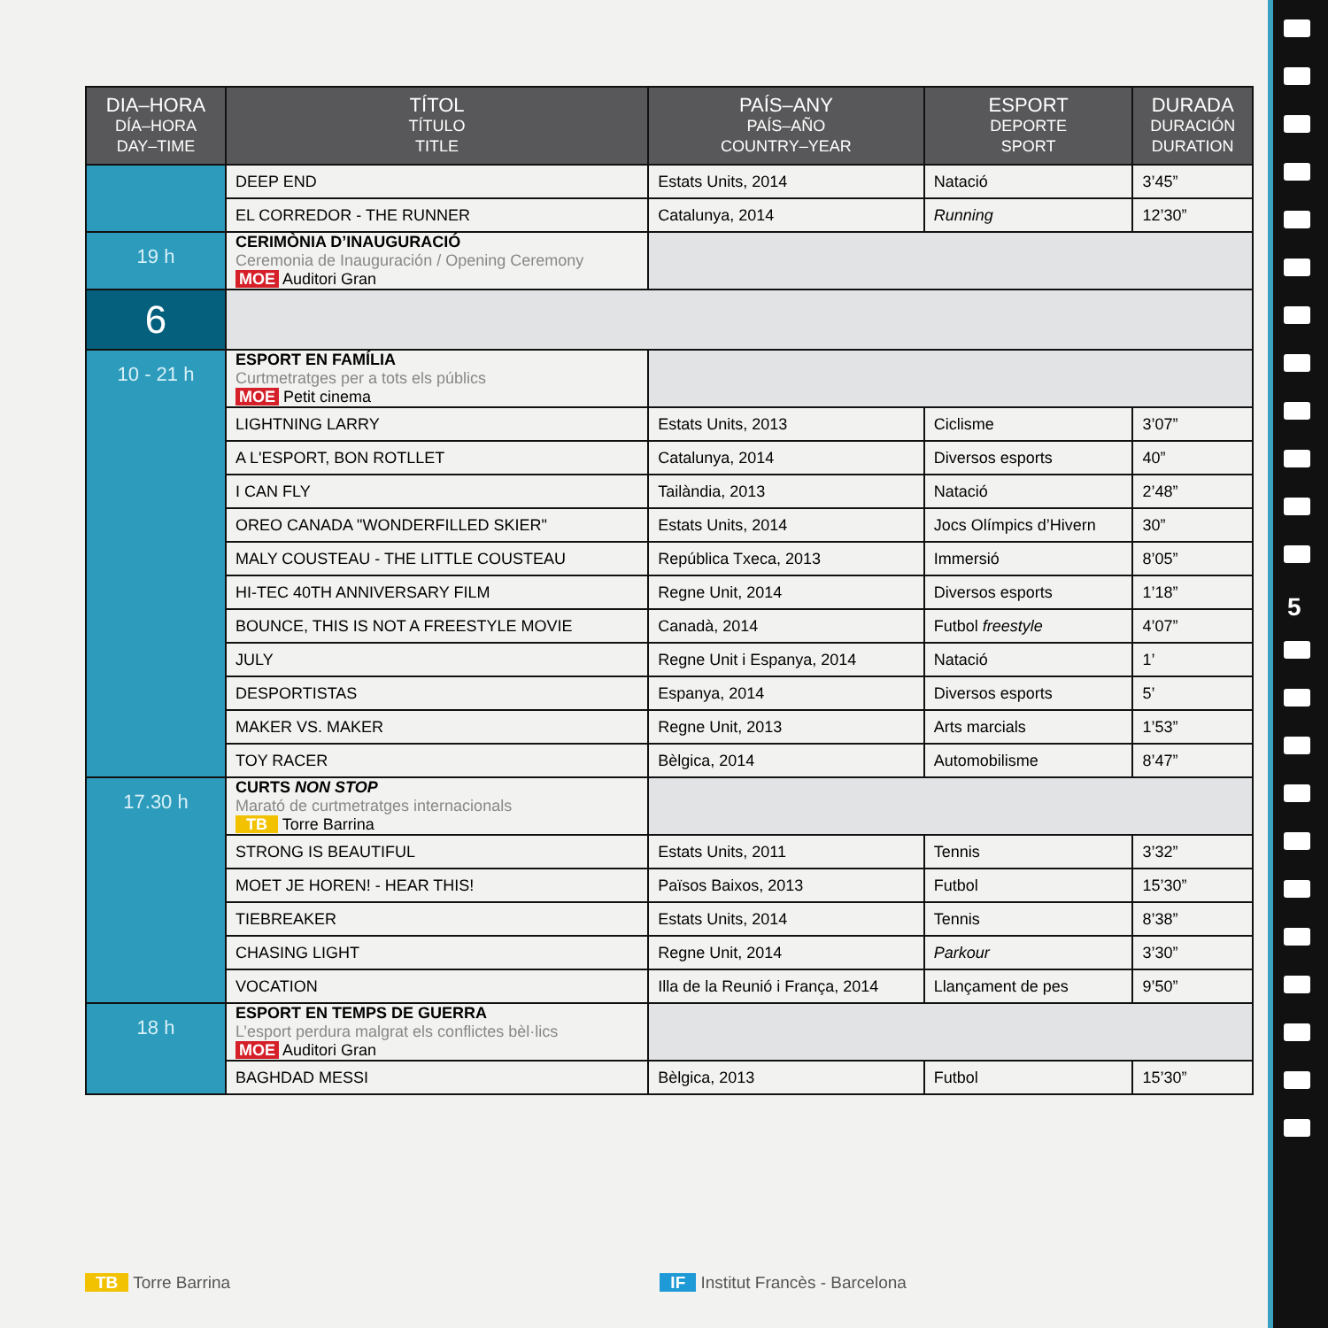| DIA–HORA DÍA–HORA DAY–TIME | TÍTOL TÍTULO TITLE | PAÍS–ANY PAÍS–AÑO COUNTRY–YEAR | ESPORT DEPORTE SPORT | DURADA DURACIÓN DURATION |
| --- | --- | --- | --- | --- |
| | DEEP END | Estats Units, 2014 | Natació | 3’45” |
| | EL CORREDOR - THE RUNNER | Catalunya, 2014 | Running | 12’30” |
| 19 h | CERIMÒNIA D’INAUGURACIÓ Ceremonia de Inauguración / Opening Ceremony MOE Auditori Gran | | | |
| 6 | | | | |
| 10 - 21 h | ESPORT EN FAMÍLIA Curtmetratges per a tots els públics MOE Petit cinema | | | |
| | LIGHTNING LARRY | Estats Units, 2013 | Ciclisme | 3’07” |
| | A L'ESPORT, BON ROTLLET | Catalunya, 2014 | Diversos esports | 40” |
| | I CAN FLY | Tailàndia, 2013 | Natació | 2’48” |
| | OREO CANADA "WONDERFILLED SKIER" | Estats Units, 2014 | Jocs Olímpics d’Hivern | 30” |
| | MALY COUSTEAU - THE LITTLE COUSTEAU | República Txeca, 2013 | Immersió | 8’05” |
| | HI-TEC 40TH ANNIVERSARY FILM | Regne Unit, 2014 | Diversos esports | 1’18” |
| | BOUNCE, THIS IS NOT A FREESTYLE MOVIE | Canadà, 2014 | Futbol freestyle | 4’07” |
| | JULY | Regne Unit i Espanya, 2014 | Natació | 1’ |
| | DESPORTISTAS | Espanya, 2014 | Diversos esports | 5’ |
| | MAKER VS. MAKER | Regne Unit, 2013 | Arts marcials | 1’53” |
| | TOY RACER | Bèlgica, 2014 | Automobilisme | 8’47” |
| 17.30 h | CURTS NON STOP Marató de curtmetratges internacionals TB Torre Barrina | | | |
| | STRONG IS BEAUTIFUL | Estats Units, 2011 | Tennis | 3’32” |
| | MOET JE HOREN! - HEAR THIS! | Països Baixos, 2013 | Futbol | 15’30” |
| | TIEBREAKER | Estats Units, 2014 | Tennis | 8’38” |
| | CHASING LIGHT | Regne Unit, 2014 | Parkour | 3’30” |
| | VOCATION | Illa de la Reunió i França, 2014 | Llançament de pes | 9’50” |
| 18 h | ESPORT EN TEMPS DE GUERRA L’esport perdura malgrat els conflictes bèl·lics MOE Auditori Gran | | | |
| | BAGHDAD MESSI | Bèlgica, 2013 | Futbol | 15’30” |
TB Torre Barrina IF Institut Francès - Barcelona
5